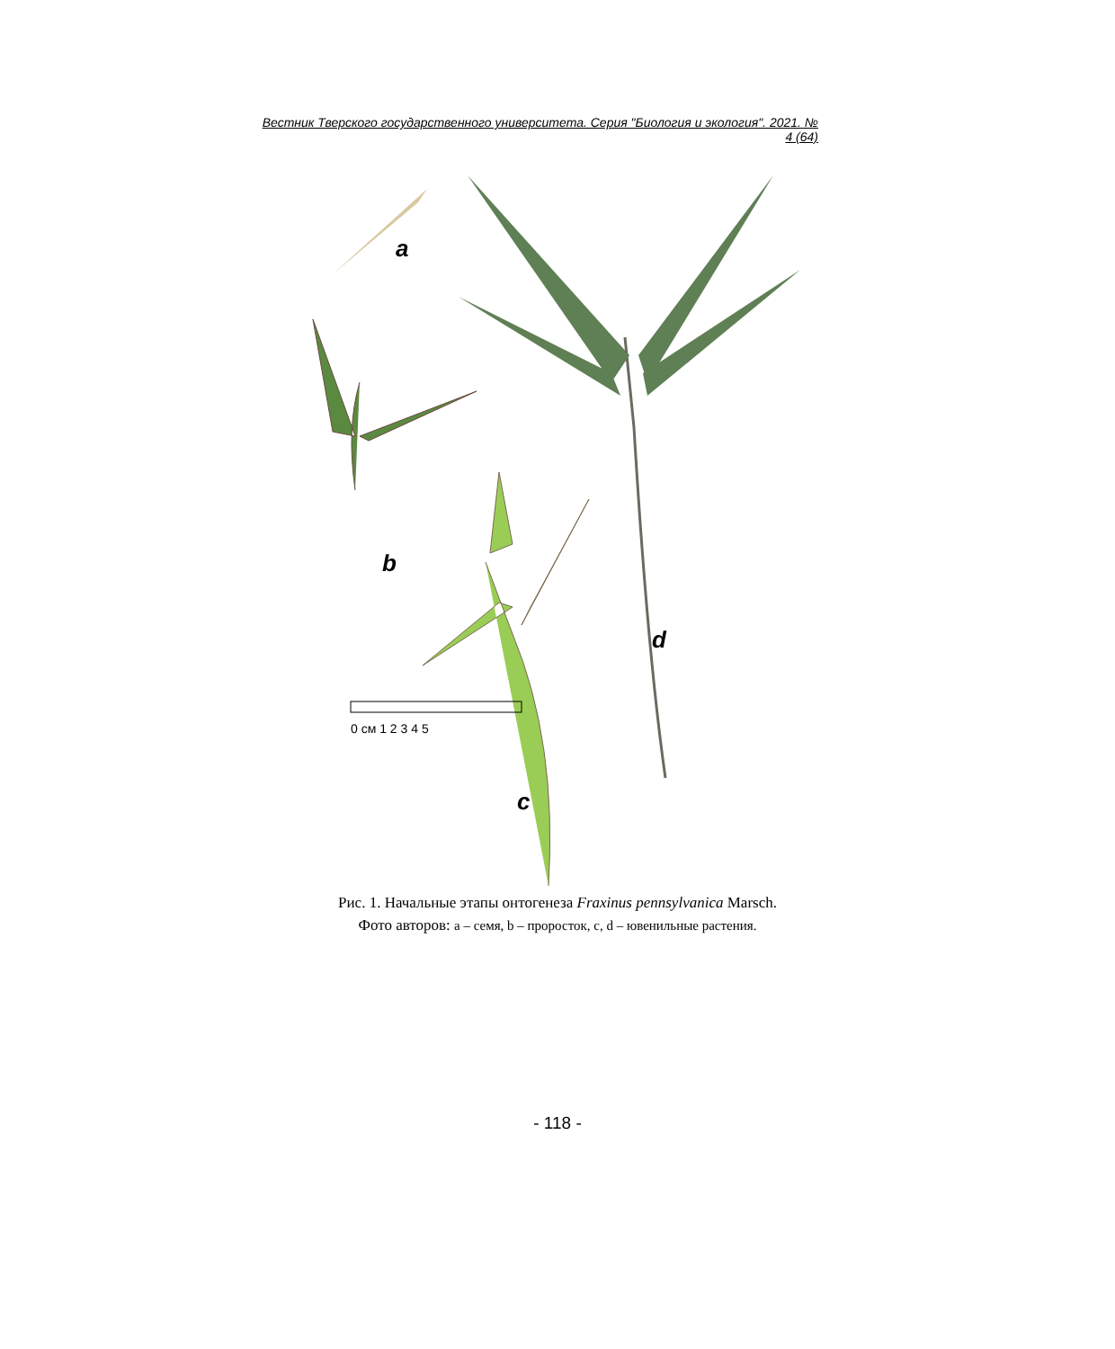Вестник Тверского государственного университета. Серия "Биология и экология". 2021. № 4 (64)
a
b
c
d
0 см 1 2 3 4 5
Рис. 1. Начальные этапы онтогенеза Fraxinus pennsylvanica Marsch.
Фото авторов: a – семя, b – проросток, c, d – ювенильные растения.
- 118 -